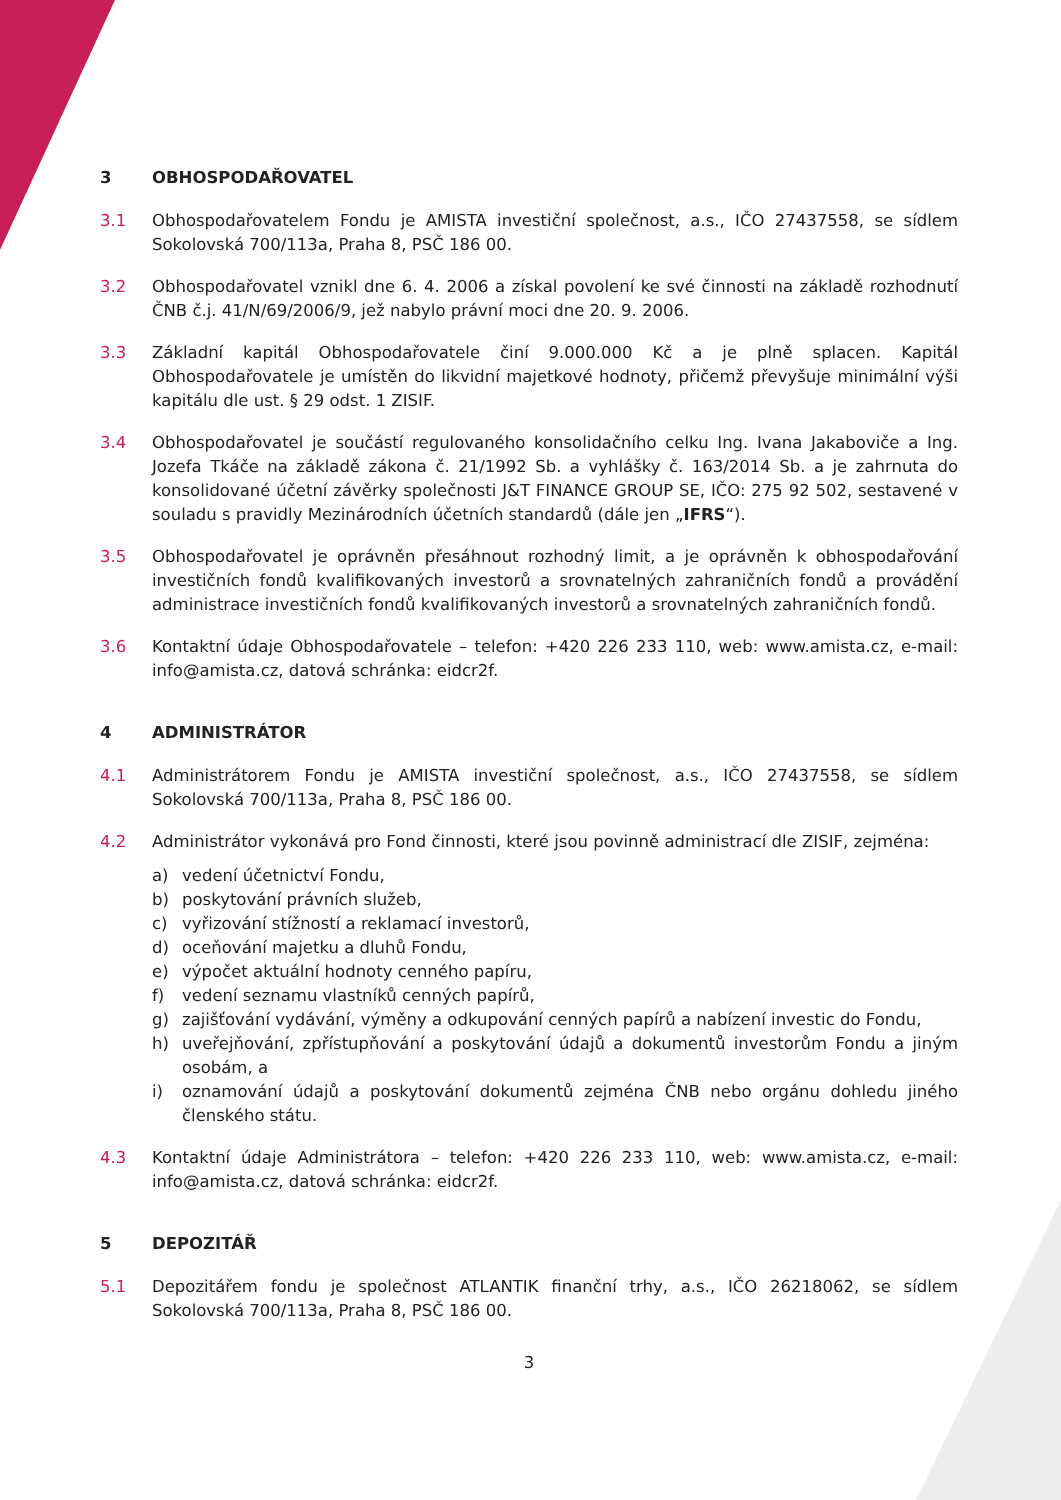3 OBHOSPODAŘOVATEL
3.1 Obhospodařovatelem Fondu je AMISTA investiční společnost, a.s., IČO 27437558, se sídlem Sokolovská 700/113a, Praha 8, PSČ 186 00.
3.2 Obhospodařovatel vznikl dne 6. 4. 2006 a získal povolení ke své činnosti na základě rozhodnutí ČNB č.j. 41/N/69/2006/9, jež nabylo právní moci dne 20. 9. 2006.
3.3 Základní kapitál Obhospodařovatele činí 9.000.000 Kč a je plně splacen. Kapitál Obhospodařovatele je umístěn do likvidní majetkové hodnoty, přičemž převyšuje minimální výši kapitálu dle ust. § 29 odst. 1 ZISIF.
3.4 Obhospodařovatel je součástí regulovaného konsolidačního celku Ing. Ivana Jakaboviče a Ing. Jozefa Tkáče na základě zákona č. 21/1992 Sb. a vyhlášky č. 163/2014 Sb. a je zahrnuta do konsolidované účetní závěrky společnosti J&T FINANCE GROUP SE, IČO: 275 92 502, sestavené v souladu s pravidly Mezinárodních účetních standardů (dále jen „IFRS“).
3.5 Obhospodařovatel je oprávněn přesáhnout rozhodný limit, a je oprávněn k obhospodařování investičních fondů kvalifikovaných investorů a srovnatelných zahraničních fondů a provádění administrace investičních fondů kvalifikovaných investorů a srovnatelných zahraničních fondů.
3.6 Kontaktní údaje Obhospodařovatele – telefon: +420 226 233 110, web: www.amista.cz, e-mail: info@amista.cz, datová schránka: eidcr2f.
4 ADMINISTRÁTOR
4.1 Administrátorem Fondu je AMISTA investiční společnost, a.s., IČO 27437558, se sídlem Sokolovská 700/113a, Praha 8, PSČ 186 00.
4.2 Administrátor vykonává pro Fond činnosti, které jsou povinně administrací dle ZISIF, zejména:
a) vedení účetnictví Fondu,
b) poskytování právních služeb,
c) vyřizování stížností a reklamací investorů,
d) oceňování majetku a dluhů Fondu,
e) výpočet aktuální hodnoty cenného papíru,
f) vedení seznamu vlastníků cenných papírů,
g) zajišťování vydávání, výměny a odkupování cenných papírů a nabízení investic do Fondu,
h) uveřejňování, zpřístupňování a poskytování údajů a dokumentů investorům Fondu a jiným osobám, a
i) oznamování údajů a poskytování dokumentů zejména ČNB nebo orgánu dohledu jiného členského státu.
4.3 Kontaktní údaje Administrátora – telefon: +420 226 233 110, web: www.amista.cz, e-mail: info@amista.cz, datová schránka: eidcr2f.
5 DEPOZITÁŘ
5.1 Depozitářem fondu je společnost ATLANTIK finanční trhy, a.s., IČO 26218062, se sídlem Sokolovská 700/113a, Praha 8, PSČ 186 00.
3